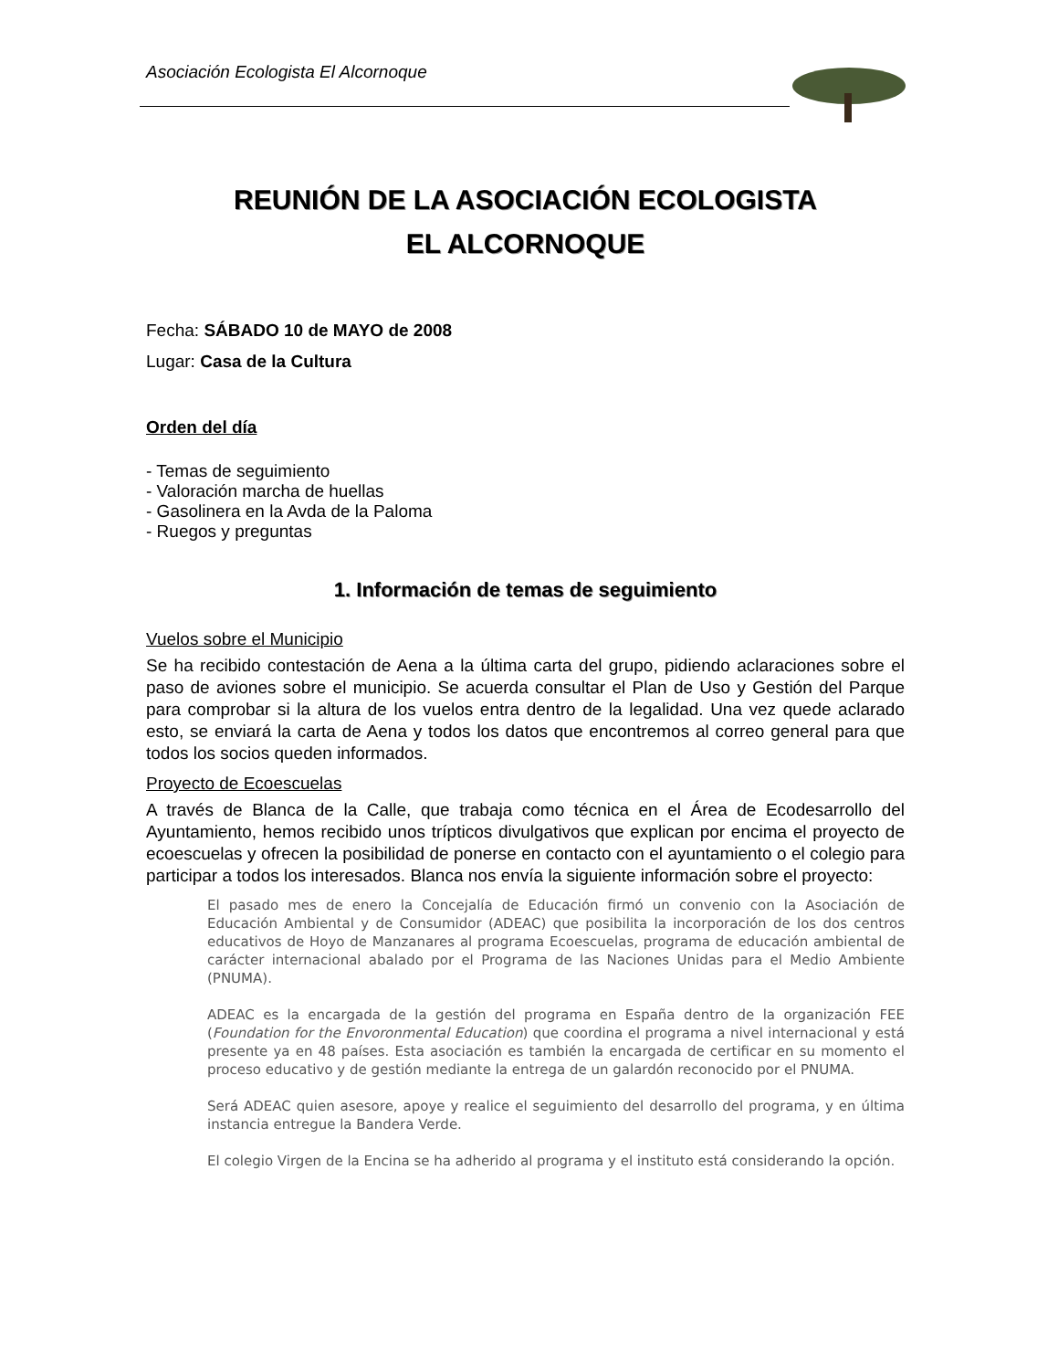Asociación Ecologista El Alcornoque
REUNIÓN DE LA ASOCIACIÓN ECOLOGISTA
EL ALCORNOQUE
Fecha: SÁBADO 10 de MAYO de 2008
Lugar: Casa de la Cultura
Orden del día
- Temas de seguimiento
- Valoración marcha de huellas
- Gasolinera en la Avda de la Paloma
- Ruegos y preguntas
1. Información de temas de seguimiento
Vuelos sobre el Municipio
Se ha recibido contestación de Aena a la última carta del grupo, pidiendo aclaraciones sobre el paso de aviones sobre el municipio. Se acuerda consultar el Plan de Uso y Gestión del Parque para comprobar si la altura de los vuelos entra dentro de la legalidad. Una vez quede aclarado esto, se enviará la carta de Aena y todos los datos que encontremos al correo general para que todos los socios queden informados.
Proyecto de Ecoescuelas
A través de Blanca de la Calle, que trabaja como técnica en el Área de Ecodesarrollo del Ayuntamiento, hemos recibido unos trípticos divulgativos que explican por encima el proyecto de ecoescuelas y ofrecen la posibilidad de ponerse en contacto con el ayuntamiento o el colegio para participar a todos los interesados. Blanca nos envía la siguiente información sobre el proyecto:
El pasado mes de enero la Concejalía de Educación firmó un convenio con la Asociación de Educación Ambiental y de Consumidor (ADEAC) que posibilita la incorporación de los dos centros educativos de Hoyo de Manzanares al programa Ecoescuelas, programa de educación ambiental de carácter internacional abalado por el Programa de las Naciones Unidas para el Medio Ambiente (PNUMA).
ADEAC es la encargada de la gestión del programa en España dentro de la organización FEE (Foundation for the Envoronmental Education) que coordina el programa a nivel internacional y está presente ya en 48 países. Esta asociación es también la encargada de certificar en su momento el proceso educativo y de gestión mediante la entrega de un galardón reconocido por el PNUMA.
Será ADEAC quien asesore, apoye y realice el seguimiento del desarrollo del programa, y en última instancia entregue la Bandera Verde.
El colegio Virgen de la Encina se ha adherido al programa y el instituto está considerando la opción.